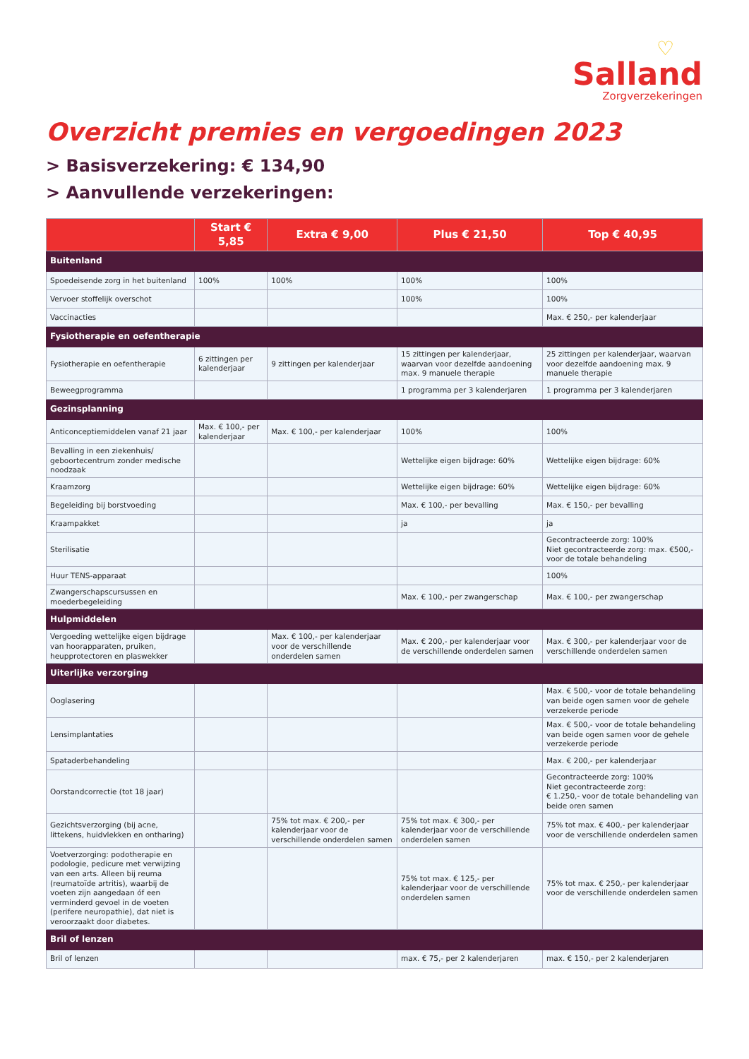♡
Salland
Zorgverzekeringen
Overzicht premies en vergoedingen 2023
> Basisverzekering: € 134,90
> Aanvullende verzekeringen:
| | Start € 5,85 | Extra € 9,00 | Plus € 21,50 | Top € 40,95 |
| --- | --- | --- | --- | --- |
| Buitenland | | | | |
| Spoedeisende zorg in het buitenland | 100% | 100% | 100% | 100% |
| Vervoer stoffelijk overschot | | | 100% | 100% |
| Vaccinacties | | | | Max. € 250,- per kalenderjaar |
| Fysiotherapie en oefentherapie | | | | |
| Fysiotherapie en oefentherapie | 6 zittingen per kalenderjaar | 9 zittingen per kalenderjaar | 15 zittingen per kalenderjaar, waarvan voor dezelfde aandoening max. 9 manuele therapie | 25 zittingen per kalenderjaar, waarvan voor dezelfde aandoening max. 9 manuele therapie |
| Beweegprogramma | | | 1 programma per 3 kalenderjaren | 1 programma per 3 kalenderjaren |
| Gezinsplanning | | | | |
| Anticonceptiemiddelen vanaf 21 jaar | Max. € 100,- per kalenderjaar | Max. € 100,- per kalenderjaar | 100% | 100% |
| Bevalling in een ziekenhuis/ geboortecentrum zonder medische noodzaak | | | Wettelijke eigen bijdrage: 60% | Wettelijke eigen bijdrage: 60% |
| Kraamzorg | | | Wettelijke eigen bijdrage: 60% | Wettelijke eigen bijdrage: 60% |
| Begeleiding bij borstvoeding | | | Max. € 100,- per bevalling | Max. € 150,- per bevalling |
| Kraampakket | | | ja | ja |
| Sterilisatie | | | | Gecontracteerde zorg: 100% Niet gecontracteerde zorg: max. €500,- voor de totale behandeling |
| Huur TENS-apparaat | | | | 100% |
| Zwangerschapscursussen en moederbegeleiding | | | Max. € 100,- per zwangerschap | Max. € 100,- per zwangerschap |
| Hulpmiddelen | | | | |
| Vergoeding wettelijke eigen bijdrage van hoorapparaten, pruiken, heupprotectoren en plaswekker | | Max. € 100,- per kalenderjaar voor de verschillende onderdelen samen | Max. € 200,- per kalenderjaar voor de verschillende onderdelen samen | Max. € 300,- per kalenderjaar voor de verschillende onderdelen samen |
| Uiterlijke verzorging | | | | |
| Ooglasering | | | | Max. € 500,- voor de totale behandeling van beide ogen samen voor de gehele verzekerde periode |
| Lensimplantaties | | | | Max. € 500,- voor de totale behandeling van beide ogen samen voor de gehele verzekerde periode |
| Spataderbehandeling | | | | Max. € 200,- per kalenderjaar |
| Oorstandcorrectie (tot 18 jaar) | | | | Gecontracteerde zorg: 100% Niet gecontracteerde zorg: € 1.250,- voor de totale behandeling van beide oren samen |
| Gezichtsverzorging (bij acne, littekens, huidvlekken en ontharing) | | 75% tot max. € 200,- per kalenderjaar voor de verschillende onderdelen samen | 75% tot max. € 300,- per kalenderjaar voor de verschillende onderdelen samen | 75% tot max. € 400,- per kalenderjaar voor de verschillende onderdelen samen |
| Voetverzorging: podotherapie en podologie, pedicure met verwijzing van een arts. Alleen bij reuma (reumatoïde artritis), waarbij de voeten zijn aangedaan óf een verminderd gevoel in de voeten (perifere neuropathie), dat niet is veroorzaakt door diabetes. | | | 75% tot max. € 125,- per kalenderjaar voor de verschillende onderdelen samen | 75% tot max. € 250,- per kalenderjaar voor de verschillende onderdelen samen |
| Bril of lenzen | | | | |
| Bril of lenzen | | | max. € 75,- per 2 kalenderjaren | max. € 150,- per 2 kalenderjaren |